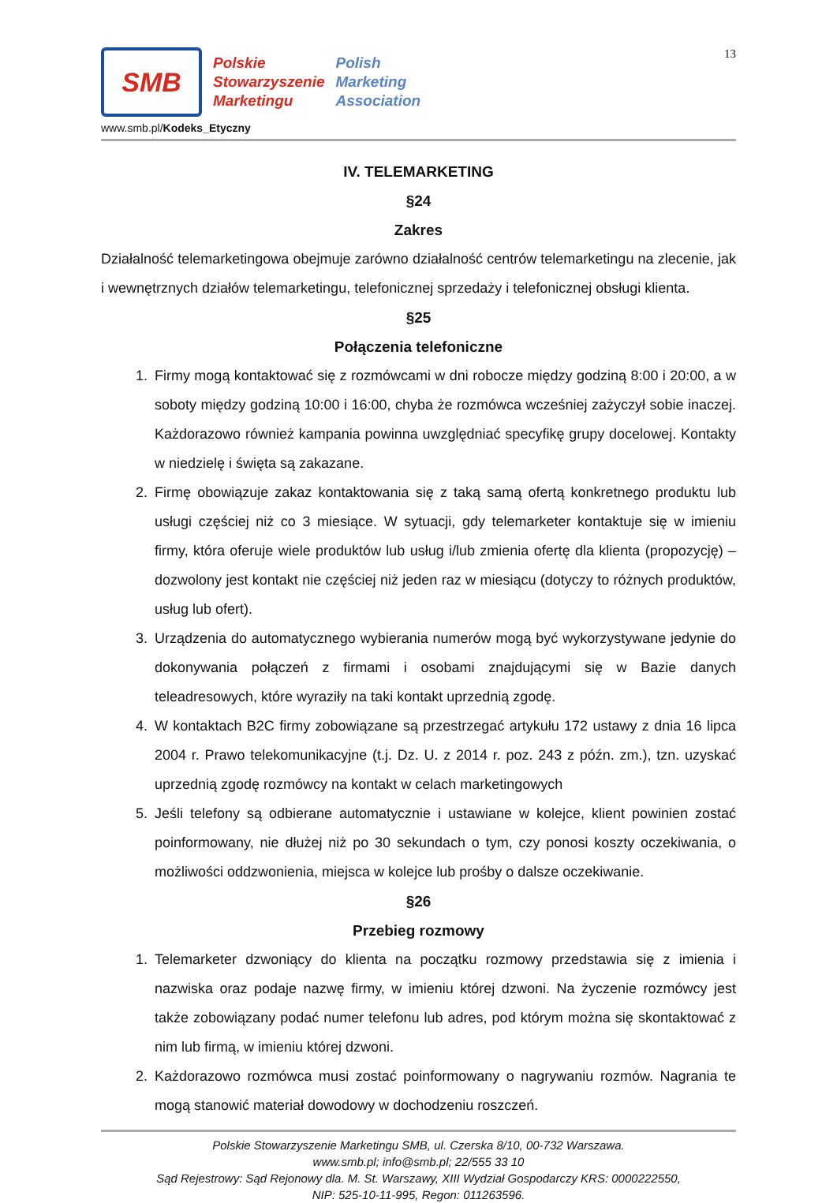SMB
Polskie
Stowarzyszenie
Marketingu
Polish
Marketing
Association
www.smb.pl/Kodeks_Etyczny
13
IV. TELEMARKETING
§24
Zakres
Działalność telemarketingowa obejmuje zarówno działalność centrów telemarketingu na zlecenie, jak i wewnętrznych działów telemarketingu, telefonicznej sprzedaży i telefonicznej obsługi klienta.
§25
Połączenia telefoniczne
1. Firmy mogą kontaktować się z rozmówcami w dni robocze między godziną 8:00 i 20:00, a w soboty między godziną 10:00 i 16:00, chyba że rozmówca wcześniej zażyczył sobie inaczej. Każdorazowo również kampania powinna uwzględniać specyfikę grupy docelowej. Kontakty w niedzielę i święta są zakazane.
2. Firmę obowiązuje zakaz kontaktowania się z taką samą ofertą konkretnego produktu lub usługi częściej niż co 3 miesiące. W sytuacji, gdy telemarketer kontaktuje się w imieniu firmy, która oferuje wiele produktów lub usług i/lub zmienia ofertę dla klienta (propozycję) – dozwolony jest kontakt nie częściej niż jeden raz w miesiącu (dotyczy to różnych produktów, usług lub ofert).
3. Urządzenia do automatycznego wybierania numerów mogą być wykorzystywane jedynie do dokonywania połączeń z firmami i osobami znajdującymi się w Bazie danych teleadresowych, które wyraziły na taki kontakt uprzednią zgodę.
4. W kontaktach B2C firmy zobowiązane są przestrzegać artykułu 172 ustawy z dnia 16 lipca 2004 r. Prawo telekomunikacyjne (t.j. Dz. U. z 2014 r. poz. 243 z późn. zm.), tzn. uzyskać uprzednią zgodę rozmówcy na kontakt w celach marketingowych
5. Jeśli telefony są odbierane automatycznie i ustawiane w kolejce, klient powinien zostać poinformowany, nie dłużej niż po 30 sekundach o tym, czy ponosi koszty oczekiwania, o możliwości oddzwonienia, miejsca w kolejce lub prośby o dalsze oczekiwanie.
§26
Przebieg rozmowy
1. Telemarketer dzwoniący do klienta na początku rozmowy przedstawia się z imienia i nazwiska oraz podaje nazwę firmy, w imieniu której dzwoni. Na życzenie rozmówcy jest także zobowiązany podać numer telefonu lub adres, pod którym można się skontaktować z nim lub firmą, w imieniu której dzwoni.
2. Każdorazowo rozmówca musi zostać poinformowany o nagrywaniu rozmów. Nagrania te mogą stanowić materiał dowodowy w dochodzeniu roszczeń.
Polskie Stowarzyszenie Marketingu SMB, ul. Czerska 8/10, 00-732 Warszawa.
www.smb.pl; info@smb.pl; 22/555 33 10
Sąd Rejestrowy: Sąd Rejonowy dla. M. St. Warszawy, XIII Wydział Gospodarczy KRS: 0000222550,
NIP: 525-10-11-995, Regon: 011263596.